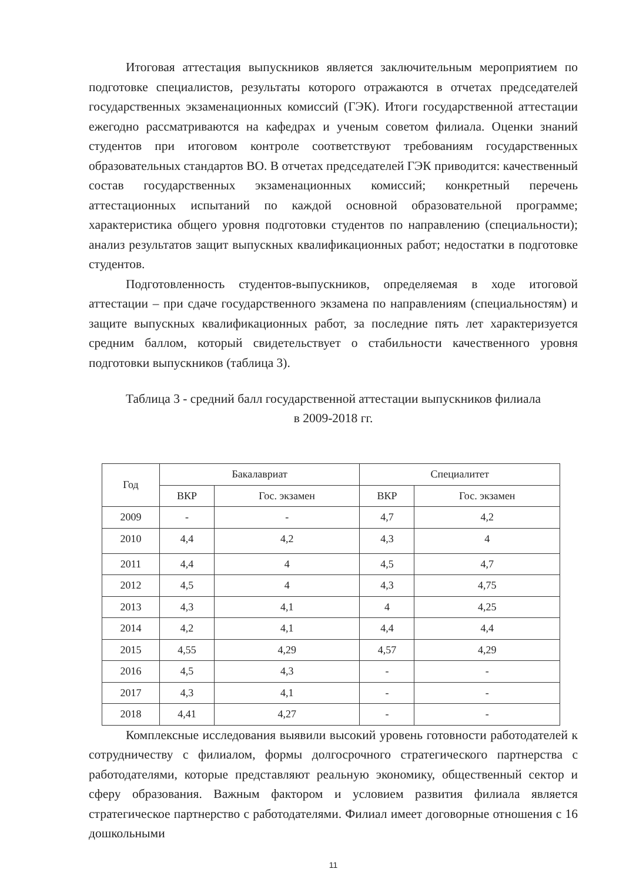Итоговая аттестация выпускников является заключительным мероприятием по подготовке специалистов, результаты которого отражаются в отчетах председателей государственных экзаменационных комиссий (ГЭК). Итоги государственной аттестации ежегодно рассматриваются на кафедрах и ученым советом филиала. Оценки знаний студентов при итоговом контроле соответствуют требованиям государственных образовательных стандартов ВО. В отчетах председателей ГЭК приводится: качественный состав государственных экзаменационных комиссий; конкретный перечень аттестационных испытаний по каждой основной образовательной программе; характеристика общего уровня подготовки студентов по направлению (специальности); анализ результатов защит выпускных квалификационных работ; недостатки в подготовке студентов.
Подготовленность студентов-выпускников, определяемая в ходе итоговой аттестации – при сдаче государственного экзамена по направлениям (специальностям) и защите выпускных квалификационных работ, за последние пять лет характеризуется средним баллом, который свидетельствует о стабильности качественного уровня подготовки выпускников (таблица 3).
Таблица 3 - средний балл государственной аттестации выпускников филиала
в 2009-2018 гг.
| Год | Бакалавриат | | Специалитет | |
| --- | --- | --- | --- | --- |
| | ВКР | Гос. экзамен | ВКР | Гос. экзамен |
| 2009 | - | - | 4,7 | 4,2 |
| 2010 | 4,4 | 4,2 | 4,3 | 4 |
| 2011 | 4,4 | 4 | 4,5 | 4,7 |
| 2012 | 4,5 | 4 | 4,3 | 4,75 |
| 2013 | 4,3 | 4,1 | 4 | 4,25 |
| 2014 | 4,2 | 4,1 | 4,4 | 4,4 |
| 2015 | 4,55 | 4,29 | 4,57 | 4,29 |
| 2016 | 4,5 | 4,3 | - | - |
| 2017 | 4,3 | 4,1 | - | - |
| 2018 | 4,41 | 4,27 | - | - |
Комплексные исследования выявили высокий уровень готовности работодателей к сотрудничеству с филиалом, формы долгосрочного стратегического партнерства с работодателями, которые представляют реальную экономику, общественный сектор и сферу образования. Важным фактором и условием развития филиала является стратегическое партнерство с работодателями. Филиал имеет договорные отношения с 16 дошкольными
11